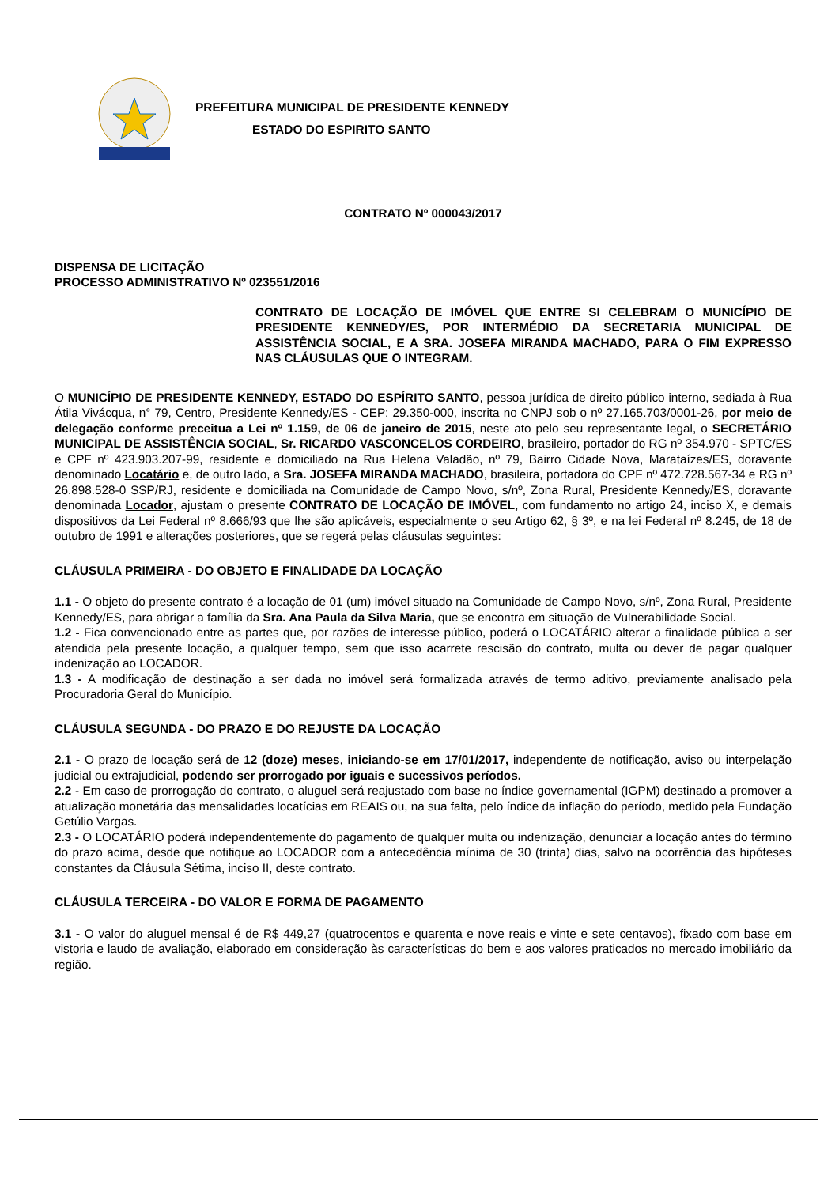PREFEITURA MUNICIPAL DE PRESIDENTE KENNEDY
ESTADO DO ESPIRITO SANTO
CONTRATO Nº 000043/2017
DISPENSA DE LICITAÇÃO
PROCESSO ADMINISTRATIVO Nº 023551/2016
CONTRATO DE LOCAÇÃO DE IMÓVEL QUE ENTRE SI CELEBRAM O MUNICÍPIO DE PRESIDENTE KENNEDY/ES, POR INTERMÉDIO DA SECRETARIA MUNICIPAL DE ASSISTÊNCIA SOCIAL, E A SRA. JOSEFA MIRANDA MACHADO, PARA O FIM EXPRESSO NAS CLÁUSULAS QUE O INTEGRAM.
O MUNICÍPIO DE PRESIDENTE KENNEDY, ESTADO DO ESPÍRITO SANTO, pessoa jurídica de direito público interno, sediada à Rua Átila Vivácqua, n° 79, Centro, Presidente Kennedy/ES - CEP: 29.350-000, inscrita no CNPJ sob o nº 27.165.703/0001-26, por meio de delegação conforme preceitua a Lei nº 1.159, de 06 de janeiro de 2015, neste ato pelo seu representante legal, o SECRETÁRIO MUNICIPAL DE ASSISTÊNCIA SOCIAL, Sr. RICARDO VASCONCELOS CORDEIRO, brasileiro, portador do RG nº 354.970 - SPTC/ES e CPF nº 423.903.207-99, residente e domiciliado na Rua Helena Valadão, nº 79, Bairro Cidade Nova, Marataízes/ES, doravante denominado Locatário e, de outro lado, a Sra. JOSEFA MIRANDA MACHADO, brasileira, portadora do CPF nº 472.728.567-34 e RG nº 26.898.528-0 SSP/RJ, residente e domiciliada na Comunidade de Campo Novo, s/nº, Zona Rural, Presidente Kennedy/ES, doravante denominada Locador, ajustam o presente CONTRATO DE LOCAÇÃO DE IMÓVEL, com fundamento no artigo 24, inciso X, e demais dispositivos da Lei Federal nº 8.666/93 que lhe são aplicáveis, especialmente o seu Artigo 62, § 3º, e na lei Federal nº 8.245, de 18 de outubro de 1991 e alterações posteriores, que se regerá pelas cláusulas seguintes:
CLÁUSULA PRIMEIRA - DO OBJETO E FINALIDADE DA LOCAÇÃO
1.1 - O objeto do presente contrato é a locação de 01 (um) imóvel situado na Comunidade de Campo Novo, s/nº, Zona Rural, Presidente Kennedy/ES, para abrigar a família da Sra. Ana Paula da Silva Maria, que se encontra em situação de Vulnerabilidade Social.
1.2 - Fica convencionado entre as partes que, por razões de interesse público, poderá o LOCATÁRIO alterar a finalidade pública a ser atendida pela presente locação, a qualquer tempo, sem que isso acarrete rescisão do contrato, multa ou dever de pagar qualquer indenização ao LOCADOR.
1.3 - A modificação de destinação a ser dada no imóvel será formalizada através de termo aditivo, previamente analisado pela Procuradoria Geral do Município.
CLÁUSULA SEGUNDA - DO PRAZO E DO REJUSTE DA LOCAÇÃO
2.1 - O prazo de locação será de 12 (doze) meses, iniciando-se em 17/01/2017, independente de notificação, aviso ou interpelação judicial ou extrajudicial, podendo ser prorrogado por iguais e sucessivos períodos.
2.2 - Em caso de prorrogação do contrato, o aluguel será reajustado com base no índice governamental (IGPM) destinado a promover a atualização monetária das mensalidades locatícias em REAIS ou, na sua falta, pelo índice da inflação do período, medido pela Fundação Getúlio Vargas.
2.3 - O LOCATÁRIO poderá independentemente do pagamento de qualquer multa ou indenização, denunciar a locação antes do término do prazo acima, desde que notifique ao LOCADOR com a antecedência mínima de 30 (trinta) dias, salvo na ocorrência das hipóteses constantes da Cláusula Sétima, inciso II, deste contrato.
CLÁUSULA TERCEIRA - DO VALOR E FORMA DE PAGAMENTO
3.1 - O valor do aluguel mensal é de R$ 449,27 (quatrocentos e quarenta e nove reais e vinte e sete centavos), fixado com base em vistoria e laudo de avaliação, elaborado em consideração às características do bem e aos valores praticados no mercado imobiliário da região.